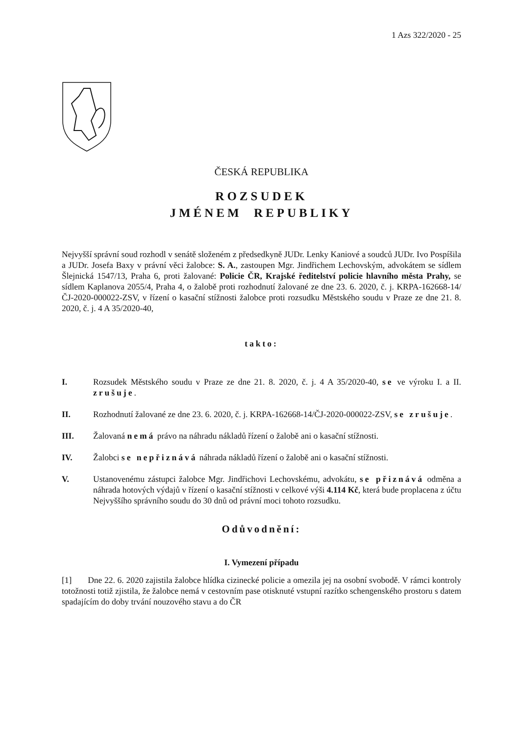1 Azs 322/2020 - 25
ČESKÁ REPUBLIKA
ROZSUDEK
JMÉNEM REPUBLIKY
Nejvyšší správní soud rozhodl v senátě složeném z předsedkyně JUDr. Lenky Kaniové a soudců JUDr. Ivo Pospíšila a JUDr. Josefa Baxy v právní věci žalobce: S. A., zastoupen Mgr. Jindřichem Lechovským, advokátem se sídlem Šlejnická 1547/13, Praha 6, proti žalované: Policie ČR, Krajské ředitelství policie hlavního města Prahy, se sídlem Kaplanova 2055/4, Praha 4, o žalobě proti rozhodnutí žalované ze dne 23. 6. 2020, č. j. KRPA-162668-14/ČJ-2020-000022-ZSV, v řízení o kasační stížnosti žalobce proti rozsudku Městského soudu v Praze ze dne 21. 8. 2020, č. j. 4 A 35/2020-40,
takto:
I. Rozsudek Městského soudu v Praze ze dne 21. 8. 2020, č. j. 4 A 35/2020-40, se ve výroku I. a II. zrušuje.
II. Rozhodnutí žalované ze dne 23. 6. 2020, č. j. KRPA-162668-14/ČJ-2020-000022-ZSV, se zrušuje.
III. Žalovaná nemá právo na náhradu nákladů řízení o žalobě ani o kasační stížnosti.
IV. Žalobci se nepřiznává náhrada nákladů řízení o žalobě ani o kasační stížnosti.
V. Ustanovenému zástupci žalobce Mgr. Jindřichovi Lechovskému, advokátu, se přiznává odměna a náhrada hotových výdajů v řízení o kasační stížnosti v celkové výši 4.114 Kč, která bude proplacena z účtu Nejvyššího správního soudu do 30 dnů od právní moci tohoto rozsudku.
Odůvodnění:
I. Vymezení případu
[1] Dne 22. 6. 2020 zajistila žalobce hlídka cizinecké policie a omezila jej na osobní svobodě. V rámci kontroly totožnosti totiž zjistila, že žalobce nemá v cestovním pase otisknuté vstupní razítko schengenského prostoru s datem spadajícím do doby trvání nouzového stavu a do ČR